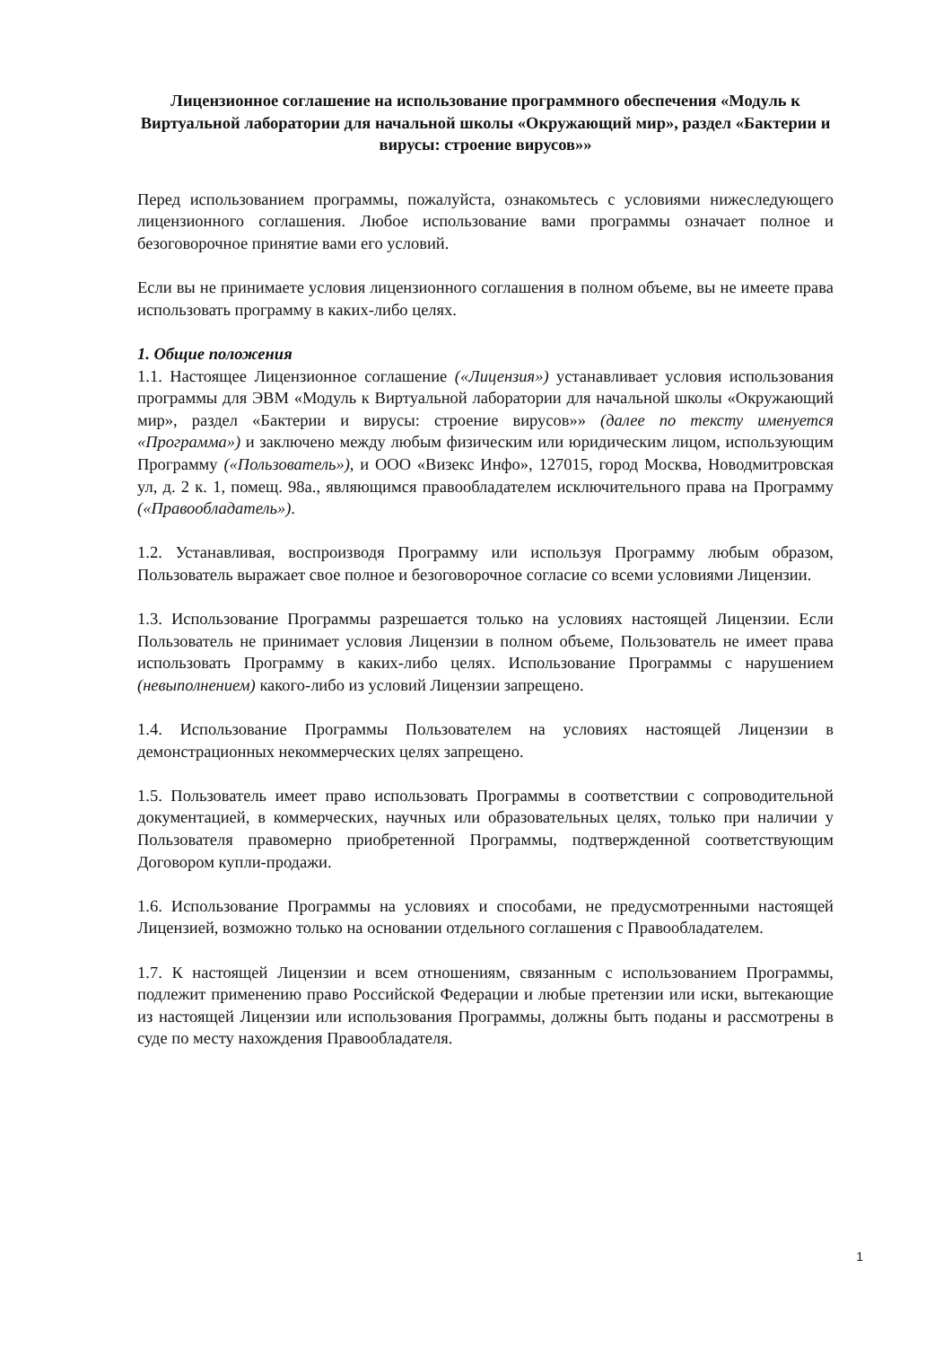Лицензионное соглашение на использование программного обеспечения «Модуль к Виртуальной лаборатории для начальной школы «Окружающий мир», раздел «Бактерии и вирусы: строение вирусов»»
Перед использованием программы, пожалуйста, ознакомьтесь с условиями нижеследующего лицензионного соглашения. Любое использование вами программы означает полное и безоговорочное принятие вами его условий.
Если вы не принимаете условия лицензионного соглашения в полном объеме, вы не имеете права использовать программу в каких-либо целях.
1. Общие положения
1.1. Настоящее Лицензионное соглашение («Лицензия») устанавливает условия использования программы для ЭВМ «Модуль к Виртуальной лаборатории для начальной школы «Окружающий мир», раздел «Бактерии и вирусы: строение вирусов»» (далее по тексту именуется «Программа») и заключено между любым физическим или юридическим лицом, использующим Программу («Пользователь»), и ООО «Визекс Инфо», 127015, город Москва, Новодмитровская ул, д. 2 к. 1, помещ. 98а., являющимся правообладателем исключительного права на Программу («Правообладатель»).
1.2. Устанавливая, воспроизводя Программу или используя Программу любым образом, Пользователь выражает свое полное и безоговорочное согласие со всеми условиями Лицензии.
1.3. Использование Программы разрешается только на условиях настоящей Лицензии. Если Пользователь не принимает условия Лицензии в полном объеме, Пользователь не имеет права использовать Программу в каких-либо целях. Использование Программы с нарушением (невыполнением) какого-либо из условий Лицензии запрещено.
1.4. Использование Программы Пользователем на условиях настоящей Лицензии в демонстрационных некоммерческих целях запрещено.
1.5. Пользователь имеет право использовать Программы в соответствии с сопроводительной документацией, в коммерческих, научных или образовательных целях, только при наличии у Пользователя правомерно приобретенной Программы, подтвержденной соответствующим Договором купли-продажи.
1.6. Использование Программы на условиях и способами, не предусмотренными настоящей Лицензией, возможно только на основании отдельного соглашения с Правообладателем.
1.7. К настоящей Лицензии и всем отношениям, связанным с использованием Программы, подлежит применению право Российской Федерации и любые претензии или иски, вытекающие из настоящей Лицензии или использования Программы, должны быть поданы и рассмотрены в суде по месту нахождения Правообладателя.
1